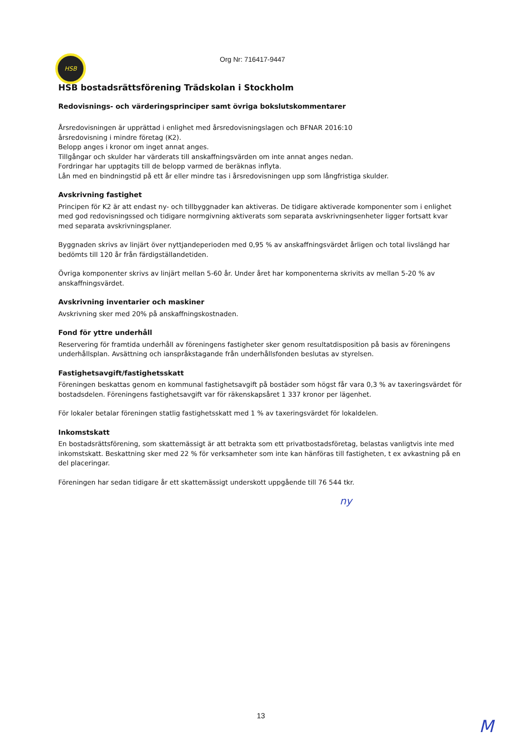HSB Org Nr: 716417-9447
HSB bostadsrättsförening Trädskolan i Stockholm
Redovisnings- och värderingsprinciper samt övriga bokslutskommentarer
Årsredovisningen är upprättad i enlighet med årsredovisningslagen och BFNAR 2016:10
årsredovisning i mindre företag (K2).
Belopp anges i kronor om inget annat anges.
Tillgångar och skulder har värderats till anskaffningsvärden om inte annat anges nedan.
Fordringar har upptagits till de belopp varmed de beräknas inflyta.
Lån med en bindningstid på ett år eller mindre tas i årsredovisningen upp som långfristiga skulder.
Avskrivning fastighet
Principen för K2 är att endast ny- och tillbyggnader kan aktiveras. De tidigare aktiverade komponenter som i enlighet med god redovisningssed och tidigare normgivning aktiverats som separata avskrivningsenheter ligger fortsatt kvar med separata avskrivningsplaner.
Byggnaden skrivs av linjärt över nyttjandeperioden med 0,95 % av anskaffningsvärdet årligen och total livslängd har bedömts till 120 år från färdigställandetiden.
Övriga komponenter skrivs av linjärt mellan 5-60 år. Under året har komponenterna skrivits av mellan 5-20 % av anskaffningsvärdet.
Avskrivning inventarier och maskiner
Avskrivning sker med 20% på anskaffningskostnaden.
Fond för yttre underhåll
Reservering för framtida underhåll av föreningens fastigheter sker genom resultatdisposition på basis av föreningens underhållsplan. Avsättning och ianspråkstagande från underhållsfonden beslutas av styrelsen.
Fastighetsavgift/fastighetsskatt
Föreningen beskattas genom en kommunal fastighetsavgift på bostäder som högst får vara 0,3 % av taxeringsvärdet för bostadsdelen. Föreningens fastighetsavgift var för räkenskapsåret 1 337 kronor per lägenhet.
För lokaler betalar föreningen statlig fastighetsskatt med 1 % av taxeringsvärdet för lokaldelen.
Inkomstskatt
En bostadsrättsförening, som skattemässigt är att betrakta som ett privatbostadsföretag, belastas vanligtvis inte med inkomstskatt. Beskattning sker med 22 % för verksamheter som inte kan hänföras till fastigheten, t ex avkastning på en del placeringar.
Föreningen har sedan tidigare år ett skattemässigt underskott uppgående till 76 544 tkr.
ny
13
M